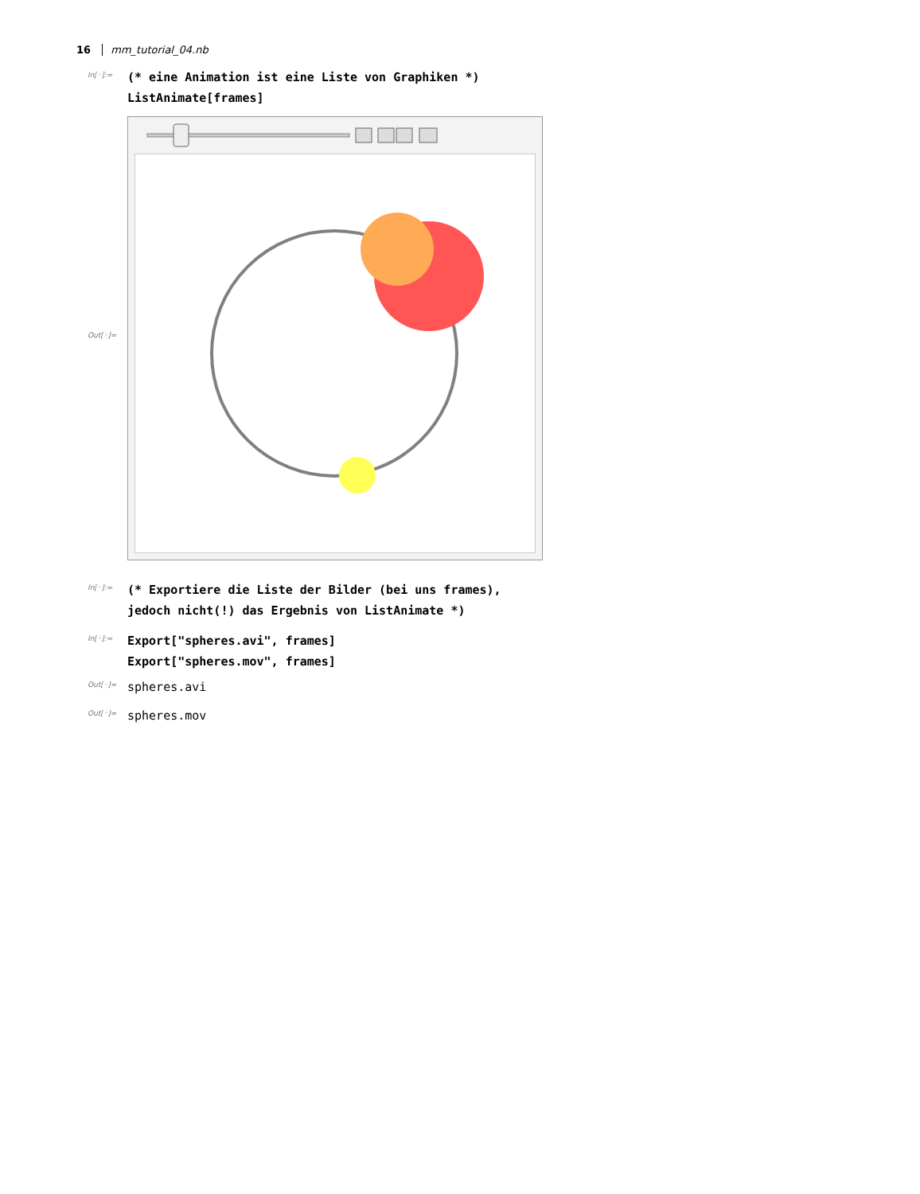16 mm_tutorial_04.nb
In[◦]:=
(* eine Animation ist eine Liste von Graphiken *)
ListAnimate[frames]
Out[◦]=
In[◦]:=
(* Exportiere die Liste der Bilder (bei uns frames),
jedoch nicht(!) das Ergebnis von ListAnimate *)
In[◦]:=
Export["spheres.avi", frames]
Export["spheres.mov", frames]
Out[◦]=
spheres.avi
Out[◦]=
spheres.mov